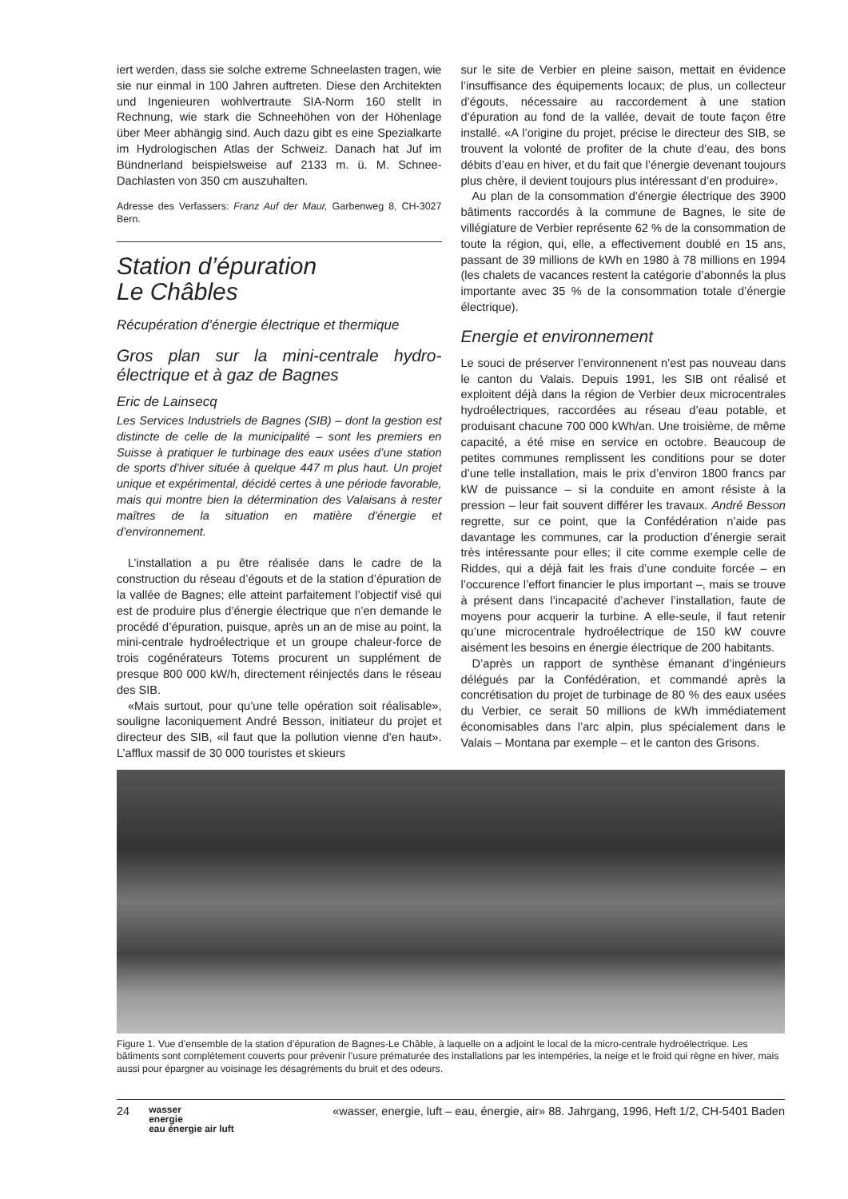iert werden, dass sie solche extreme Schneelasten tragen, wie sie nur einmal in 100 Jahren auftreten. Diese den Architekten und Ingenieuren wohlvertraute SIA-Norm 160 stellt in Rechnung, wie stark die Schneehöhen von der Höhenlage über Meer abhängig sind. Auch dazu gibt es eine Spezialkarte im Hydrologischen Atlas der Schweiz. Danach hat Juf im Bündnerland beispielsweise auf 2133 m. ü. M. Schnee-Dachlasten von 350 cm auszuhalten.
Adresse des Verfassers: Franz Auf der Maur, Garbenweg 8, CH-3027 Bern.
Station d’épuration
Le Châbles
Récupération d’énergie électrique et thermique
Gros plan sur la mini-centrale hydro-électrique et à gaz de Bagnes
Eric de Lainsecq
Les Services Industriels de Bagnes (SIB) – dont la gestion est distincte de celle de la municipalité – sont les premiers en Suisse à pratiquer le turbinage des eaux usées d’une station de sports d’hiver située à quelque 447 m plus haut. Un projet unique et expérimental, décidé certes à une période favorable, mais qui montre bien la détermination des Valaisans à rester maîtres de la situation en matière d’énergie et d’environnement.
L’installation a pu être réalisée dans le cadre de la construction du réseau d’égouts et de la station d’épuration de la vallée de Bagnes; elle atteint parfaitement l’objectif visé qui est de produire plus d’énergie électrique que n’en demande le procédé d’épuration, puisque, après un an de mise au point, la mini-centrale hydroélectrique et un groupe chaleur-force de trois cogénérateurs Totems procurent un supplément de presque 800 000 kW/h, directement réinjectés dans le réseau des SIB.
«Mais surtout, pour qu’une telle opération soit réalisable», souligne laconiquement André Besson, initiateur du projet et directeur des SIB, «il faut que la pollution vienne d’en haut». L’afflux massif de 30 000 touristes et skieurs
sur le site de Verbier en pleine saison, mettait en évidence l’insuffisance des équipements locaux; de plus, un collecteur d’égouts, nécessaire au raccordement à une station d’épuration au fond de la vallée, devait de toute façon être installé. «A l’origine du projet, précise le directeur des SIB, se trouvent la volonté de profiter de la chute d’eau, des bons débits d’eau en hiver, et du fait que l’énergie devenant toujours plus chère, il devient toujours plus intéressant d’en produire».
Au plan de la consommation d’énergie électrique des 3900 bâtiments raccordés à la commune de Bagnes, le site de villégiature de Verbier représente 62 % de la consommation de toute la région, qui, elle, a effectivement doublé en 15 ans, passant de 39 millions de kWh en 1980 à 78 millions en 1994 (les chalets de vacances restent la catégorie d’abonnés la plus importante avec 35 % de la consommation totale d’énergie électrique).
Energie et environnement
Le souci de préserver l’environnenent n’est pas nouveau dans le canton du Valais. Depuis 1991, les SIB ont réalisé et exploitent déjà dans la région de Verbier deux microcentrales hydroélectriques, raccordées au réseau d’eau potable, et produisant chacune 700 000 kWh/an. Une troisième, de même capacité, a été mise en service en octobre. Beaucoup de petites communes remplissent les conditions pour se doter d’une telle installation, mais le prix d’environ 1800 francs par kW de puissance – si la conduite en amont résiste à la pression – leur fait souvent différer les travaux. André Besson regrette, sur ce point, que la Confédération n’aide pas davantage les communes, car la production d’énergie serait très intéressante pour elles; il cite comme exemple celle de Riddes, qui a déjà fait les frais d’une conduite forcée – en l’occurence l’effort financier le plus important –, mais se trouve à présent dans l’incapacité d’achever l’installation, faute de moyens pour acquerir la turbine. A elle-seule, il faut retenir qu’une microcentrale hydroélectrique de 150 kW couvre aisément les besoins en énergie électrique de 200 habitants.
D’après un rapport de synthèse émanant d’ingénieurs délégués par la Confédération, et commandé après la concrétisation du projet de turbinage de 80 % des eaux usées du Verbier, ce serait 50 millions de kWh immédiatement économisables dans l’arc alpin, plus spécialement dans le Valais – Montana par exemple – et le canton des Grisons.
Figure 1. Vue d’ensemble de la station d’épuration de Bagnes-Le Châble, à laquelle on a adjoint le local de la micro-centrale hydroélectrique. Les bâtiments sont complètement couverts pour prévenir l’usure prématurée des installations par les intempéries, la neige et le froid qui règne en hiver, mais aussi pour épargner au voisinage les désagréments du bruit et des odeurs.
24 wasser
energie
eau énergie air luft «wasser, energie, luft – eau, énergie, air» 88. Jahrgang, 1996, Heft 1/2, CH-5401 Baden